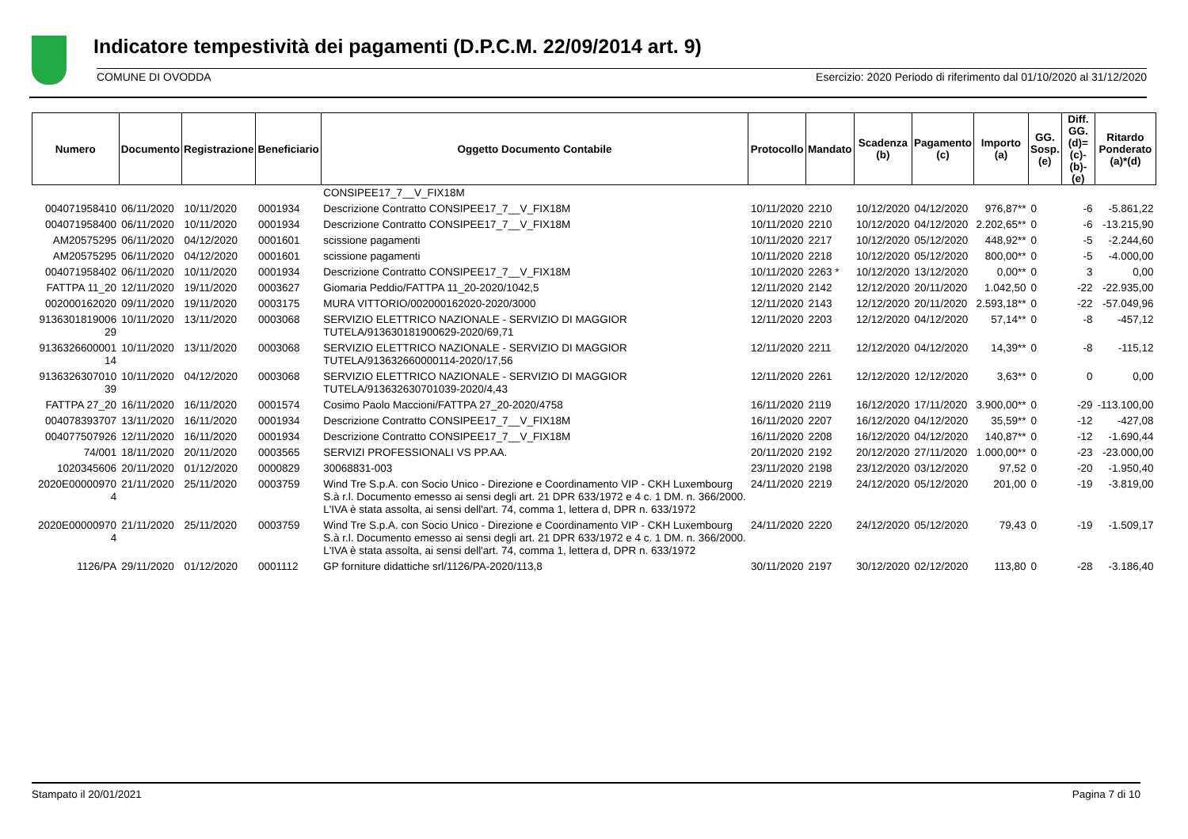Indicatore tempestività dei pagamenti (D.P.C.M. 22/09/2014 art. 9)
COMUNE DI OVODDA Esercizio: 2020 Periodo di riferimento dal 01/10/2020 al 31/12/2020
| Numero | Documento | Registrazione | Beneficiario | Oggetto Documento Contabile | Protocollo | Mandato | Scadenza (b) | Pagamento (c) | Importo (a) | GG. Sosp. (e) | Diff. GG. (d)=(c)-(b)- (e) | Ritardo Ponderato (a)*(d) |
| --- | --- | --- | --- | --- | --- | --- | --- | --- | --- | --- | --- | --- |
| | | | | CONSIPEE17_7__V_FIX18M | | | | | | | | |
| 004071958410 | 06/11/2020 | 10/11/2020 | 0001934 | Descrizione Contratto CONSIPEE17_7__V_FIX18M | 10/11/2020 | 2210 | 10/12/2020 | 04/12/2020 | 976,87** | 0 | -6 | -5.861,22 |
| 004071958400 | 06/11/2020 | 10/11/2020 | 0001934 | Descrizione Contratto CONSIPEE17_7__V_FIX18M | 10/11/2020 | 2210 | 10/12/2020 | 04/12/2020 | 2.202,65** | 0 | -6 | -13.215,90 |
| AM20575295 | 06/11/2020 | 04/12/2020 | 0001601 | scissione pagamenti | 10/11/2020 | 2217 | 10/12/2020 | 05/12/2020 | 448,92** | 0 | -5 | -2.244,60 |
| AM20575295 | 06/11/2020 | 04/12/2020 | 0001601 | scissione pagamenti | 10/11/2020 | 2218 | 10/12/2020 | 05/12/2020 | 800,00** | 0 | -5 | -4.000,00 |
| 004071958402 | 06/11/2020 | 10/11/2020 | 0001934 | Descrizione Contratto CONSIPEE17_7__V_FIX18M | 10/11/2020 | 2263 * | 10/12/2020 | 13/12/2020 | 0,00** | 0 | 3 | 0,00 |
| FATTPA 11_20 | 12/11/2020 | 19/11/2020 | 0003627 | Giomaria Peddio/FATTPA 11_20-2020/1042,5 | 12/11/2020 | 2142 | 12/12/2020 | 20/11/2020 | 1.042,50 | 0 | -22 | -22.935,00 |
| 002000162020 | 09/11/2020 | 19/11/2020 | 0003175 | MURA VITTORIO/002000162020-2020/3000 | 12/11/2020 | 2143 | 12/12/2020 | 20/11/2020 | 2.593,18** | 0 | -22 | -57.049,96 |
| 9136301819006 29 | 10/11/2020 | 13/11/2020 | 0003068 | SERVIZIO ELETTRICO NAZIONALE - SERVIZIO DI MAGGIOR TUTELA/913630181900629-2020/69,71 | 12/11/2020 | 2203 | 12/12/2020 | 04/12/2020 | 57,14** | 0 | -8 | -457,12 |
| 9136326600001 14 | 10/11/2020 | 13/11/2020 | 0003068 | SERVIZIO ELETTRICO NAZIONALE - SERVIZIO DI MAGGIOR TUTELA/913632660000114-2020/17,56 | 12/11/2020 | 2211 | 12/12/2020 | 04/12/2020 | 14,39** | 0 | -8 | -115,12 |
| 9136326307010 39 | 10/11/2020 | 04/12/2020 | 0003068 | SERVIZIO ELETTRICO NAZIONALE - SERVIZIO DI MAGGIOR TUTELA/913632630701039-2020/4,43 | 12/11/2020 | 2261 | 12/12/2020 | 12/12/2020 | 3,63** | 0 | 0 | 0,00 |
| FATTPA 27_20 | 16/11/2020 | 16/11/2020 | 0001574 | Cosimo Paolo Maccioni/FATTPA 27_20-2020/4758 | 16/11/2020 | 2119 | 16/12/2020 | 17/11/2020 | 3.900,00** | 0 | -29 | -113.100,00 |
| 004078393707 | 13/11/2020 | 16/11/2020 | 0001934 | Descrizione Contratto CONSIPEE17_7__V_FIX18M | 16/11/2020 | 2207 | 16/12/2020 | 04/12/2020 | 35,59** | 0 | -12 | -427,08 |
| 004077507926 | 12/11/2020 | 16/11/2020 | 0001934 | Descrizione Contratto CONSIPEE17_7__V_FIX18M | 16/11/2020 | 2208 | 16/12/2020 | 04/12/2020 | 140,87** | 0 | -12 | -1.690,44 |
| 74/001 | 18/11/2020 | 20/11/2020 | 0003565 | SERVIZI PROFESSIONALI VS PP.AA. | 20/11/2020 | 2192 | 20/12/2020 | 27/11/2020 | 1.000,00** | 0 | -23 | -23.000,00 |
| 1020345606 | 20/11/2020 | 01/12/2020 | 0000829 | 30068831-003 | 23/11/2020 | 2198 | 23/12/2020 | 03/12/2020 | 97,52 | 0 | -20 | -1.950,40 |
| 2020E00000970 4 | 21/11/2020 | 25/11/2020 | 0003759 | Wind Tre S.p.A. con Socio Unico - Direzione e Coordinamento VIP - CKH Luxembourg S.à r.l. Documento emesso ai sensi degli art. 21 DPR 633/1972 e 4 c. 1 DM. n. 366/2000. L'IVA è stata assolta, ai sensi dell'art. 74, comma 1, lettera d, DPR n. 633/1972 | 24/11/2020 | 2219 | 24/12/2020 | 05/12/2020 | 201,00 | 0 | -19 | -3.819,00 |
| 2020E00000970 4 | 21/11/2020 | 25/11/2020 | 0003759 | Wind Tre S.p.A. con Socio Unico - Direzione e Coordinamento VIP - CKH Luxembourg S.à r.l. Documento emesso ai sensi degli art. 21 DPR 633/1972 e 4 c. 1 DM. n. 366/2000. L'IVA è stata assolta, ai sensi dell'art. 74, comma 1, lettera d, DPR n. 633/1972 | 24/11/2020 | 2220 | 24/12/2020 | 05/12/2020 | 79,43 | 0 | -19 | -1.509,17 |
| 1126/PA | 29/11/2020 | 01/12/2020 | 0001112 | GP forniture didattiche srl/1126/PA-2020/113,8 | 30/11/2020 | 2197 | 30/12/2020 | 02/12/2020 | 113,80 | 0 | -28 | -3.186,40 |
Stampato il 20/01/2021 Pagina 7 di 10